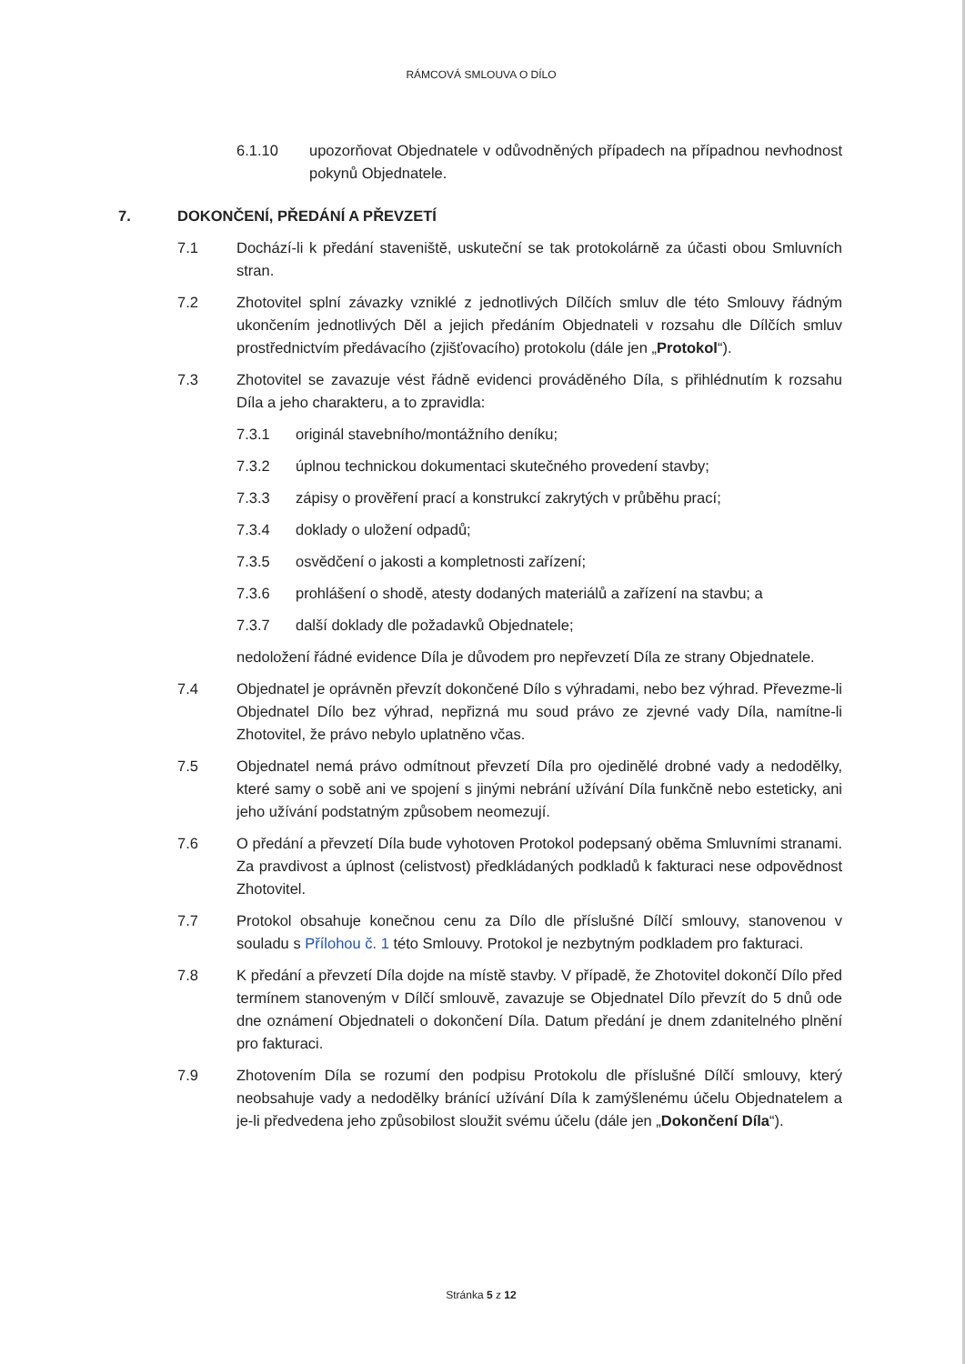RÁMCOVÁ SMLOUVA O DÍLO
6.1.10 upozorňovat Objednatele v odůvodněných případech na případnou nevhodnost pokynů Objednatele.
7. DOKONČENÍ, PŘEDÁNÍ A PŘEVZETÍ
7.1 Dochází-li k předání staveniště, uskuteční se tak protokolárně za účasti obou Smluvních stran.
7.2 Zhotovitel splní závazky vzniklé z jednotlivých Dílčích smluv dle této Smlouvy řádným ukončením jednotlivých Děl a jejich předáním Objednateli v rozsahu dle Dílčích smluv prostřednictvím předávacího (zjišťovacího) protokolu (dále jen „Protokol“).
7.3 Zhotovitel se zavazuje vést řádně evidenci prováděného Díla, s přihlédnutím k rozsahu Díla a jeho charakteru, a to zpravidla:
7.3.1 originál stavebního/montážního deníku;
7.3.2 úplnou technickou dokumentaci skutečného provedení stavby;
7.3.3 zápisy o prověření prací a konstrukcí zakrytých v průběhu prací;
7.3.4 doklady o uložení odpadů;
7.3.5 osvědčení o jakosti a kompletnosti zařízení;
7.3.6 prohlášení o shodě, atesty dodaných materiálů a zařízení na stavbu; a
7.3.7 další doklady dle požadavků Objednatele;
nedoložení řádné evidence Díla je důvodem pro nepřevzetí Díla ze strany Objednatele.
7.4 Objednatel je oprávněn převzít dokončené Dílo s výhradami, nebo bez výhrad. Převezme-li Objednatel Dílo bez výhrad, nepřizná mu soud právo ze zjevné vady Díla, namítne-li Zhotovitel, že právo nebylo uplatněno včas.
7.5 Objednatel nemá právo odmítnout převzetí Díla pro ojedinělé drobné vady a nedodělky, které samy o sobě ani ve spojení s jinými nebrání užívání Díla funkčně nebo esteticky, ani jeho užívání podstatným způsobem neomezují.
7.6 O předání a převzetí Díla bude vyhotoven Protokol podepsaný oběma Smluvními stranami. Za pravdivost a úplnost (celistvost) předkládaných podkladů k fakturaci nese odpovědnost Zhotovitel.
7.7 Protokol obsahuje konečnou cenu za Dílo dle příslušné Dílčí smlouvy, stanovenou v souladu s Přílohou č. 1 této Smlouvy. Protokol je nezbytným podkladem pro fakturaci.
7.8 K předání a převzetí Díla dojde na místě stavby. V případě, že Zhotovitel dokončí Dílo před termínem stanoveným v Dílčí smlouvě, zavazuje se Objednatel Dílo převzít do 5 dnů ode dne oznámení Objednateli o dokončení Díla. Datum předání je dnem zdanitelného plnění pro fakturaci.
7.9 Zhotovením Díla se rozumí den podpisu Protokolu dle příslušné Dílčí smlouvy, který neobsahuje vady a nedodělky bránící užívání Díla k zamýšlenému účelu Objednatelem a je-li předvedena jeho způsobilost sloužit svému účelu (dále jen „Dokončení Díla“).
Stránka 5 z 12